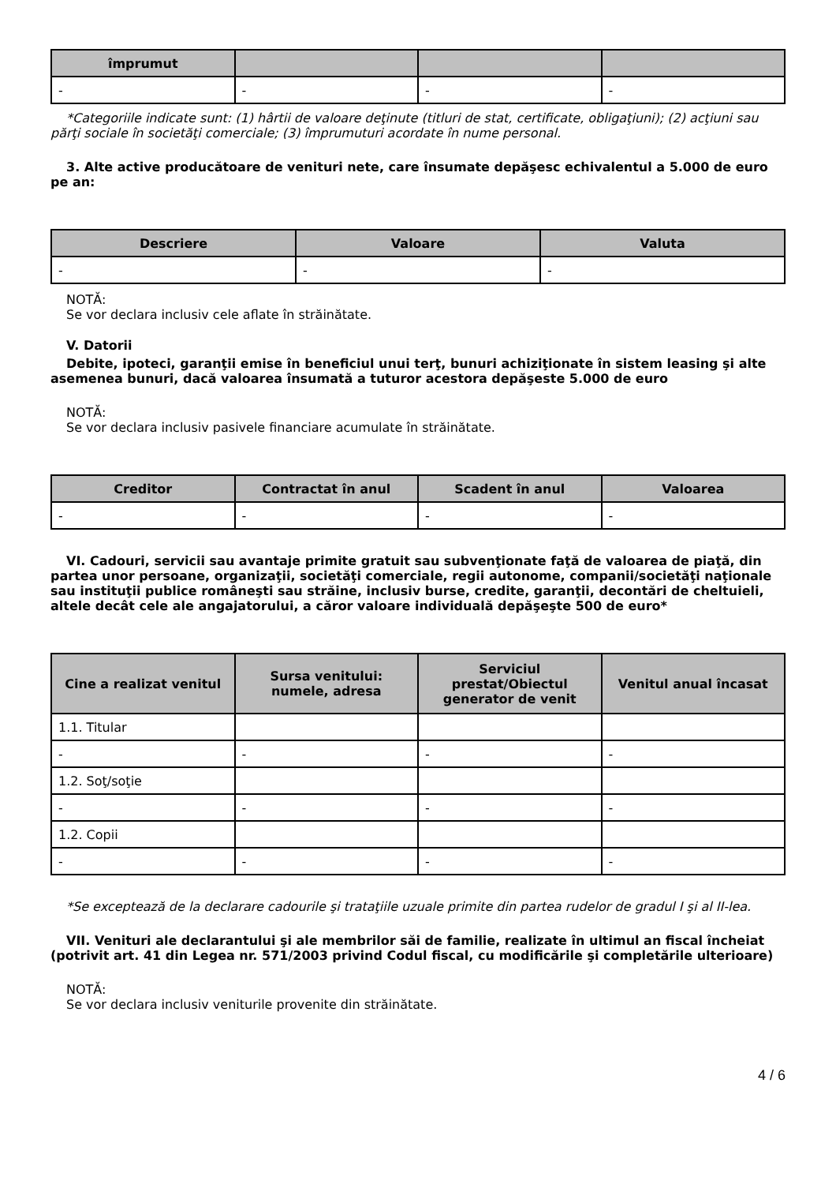| împrumut | | | |
| --- | --- | --- | --- |
| - | - | - | - |
*Categoriile indicate sunt: (1) hârtii de valoare deţinute (titluri de stat, certificate, obligaţiuni); (2) acţiuni sau părţi sociale în societăţi comerciale; (3) împrumuturi acordate în nume personal.
3. Alte active producătoare de venituri nete, care însumate depăşesc echivalentul a 5.000 de euro pe an:
| Descriere | Valoare | Valuta |
| --- | --- | --- |
| - | - | - |
NOTĂ:
Se vor declara inclusiv cele aflate în străinătate.
V. Datorii
Debite, ipoteci, garanţii emise în beneficiul unui terţ, bunuri achiziţionate în sistem leasing şi alte asemenea bunuri, dacă valoarea însumată a tuturor acestora depăşeste 5.000 de euro
NOTĂ:
Se vor declara inclusiv pasivele financiare acumulate în străinătate.
| Creditor | Contractat în anul | Scadent în anul | Valoarea |
| --- | --- | --- | --- |
| - | - | - | - |
VI. Cadouri, servicii sau avantaje primite gratuit sau subvenţionate faţă de valoarea de piaţă, din partea unor persoane, organizaţii, societăţi comerciale, regii autonome, companii/societăţi naţionale sau instituţii publice româneşti sau străine, inclusiv burse, credite, garanţii, decontări de cheltuieli, altele decât cele ale angajatorului, a căror valoare individuală depăşeşte 500 de euro*
| Cine a realizat venitul | Sursa venitului: numele, adresa | Serviciul prestat/Obiectul generator de venit | Venitul anual încasat |
| --- | --- | --- | --- |
| 1.1. Titular | | | |
| - | - | - | - |
| 1.2. Soţ/soţie | | | |
| - | - | - | - |
| 1.2. Copii | | | |
| - | - | - | - |
*Se exceptează de la declarare cadourile şi trataţiile uzuale primite din partea rudelor de gradul I şi al II-lea.
VII. Venituri ale declarantului şi ale membrilor săi de familie, realizate în ultimul an fiscal încheiat (potrivit art. 41 din Legea nr. 571/2003 privind Codul fiscal, cu modificările şi completările ulterioare)
NOTĂ:
Se vor declara inclusiv veniturile provenite din străinătate.
4 / 6